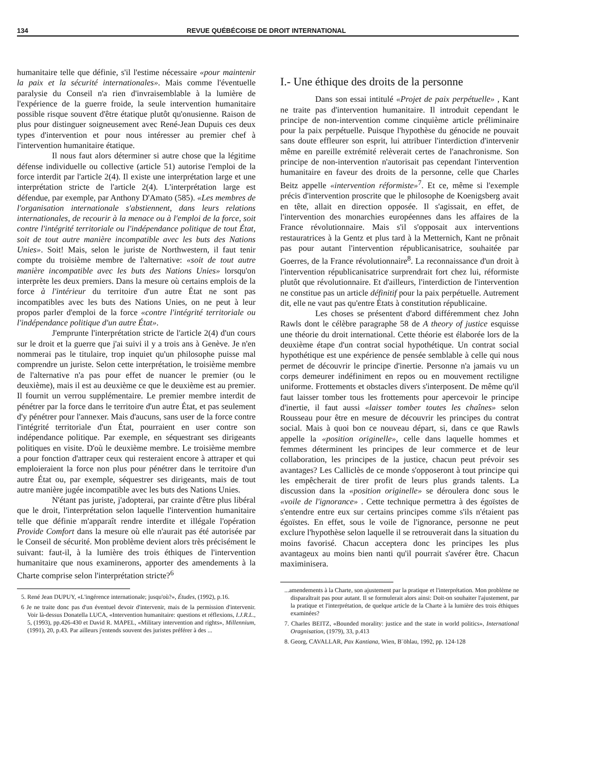134 REVUE QUÉBÉCOISE DE DROIT INTERNATIONAL
humanitaire telle que définie, s'il l'estime nécessaire «pour maintenir la paix et la sécurité internationales». Mais comme l'éventuelle paralysie du Conseil n'a rien d'invraisemblable à la lumière de l'expérience de la guerre froide, la seule intervention humanitaire possible risque souvent d'être étatique plutôt qu'onusienne. Raison de plus pour distinguer soigneusement avec René-Jean Dupuis ces deux types d'intervention et pour nous intéresser au premier chef à l'intervention humanitaire étatique.
Il nous faut alors déterminer si autre chose que la légitime défense individuelle ou collective (article 51) autorise l'emploi de la force interdit par l'article 2(4). Il existe une interprétation large et une interprétation stricte de l'article 2(4). L'interprétation large est défendue, par exemple, par Anthony D'Amato (585). «Les membres de l'organisation internationale s'abstiennent, dans leurs relations internationales, de recourir à la menace ou à l'emploi de la force, soit contre l'intégrité territoriale ou l'indépendance politique de tout État, soit de tout autre manière incompatible avec les buts des Nations Unies». Soit! Mais, selon le juriste de Northwestern, il faut tenir compte du troisième membre de l'alternative: «soit de tout autre manière incompatible avec les buts des Nations Unies» lorsqu'on interprète les deux premiers. Dans la mesure où certains emplois de la force à l'intérieur du territoire d'un autre État ne sont pas incompatibles avec les buts des Nations Unies, on ne peut à leur propos parler d'emploi de la force «contre l'intégrité territoriale ou l'indépendance politique d'un autre État».
J'emprunte l'interprétation stricte de l'article 2(4) d'un cours sur le droit et la guerre que j'ai suivi il y a trois ans à Genève. Je n'en nommerai pas le titulaire, trop inquiet qu'un philosophe puisse mal comprendre un juriste. Selon cette interprétation, le troisième membre de l'alternative n'a pas pour effet de nuancer le premier (ou le deuxième), mais il est au deuxième ce que le deuxième est au premier. Il fournit un verrou supplémentaire. Le premier membre interdit de pénétrer par la force dans le territoire d'un autre État, et pas seulement d'y pénétrer pour l'annexer. Mais d'aucuns, sans user de la force contre l'intégrité territoriale d'un État, pourraient en user contre son indépendance politique. Par exemple, en séquestrant ses dirigeants politiques en visite. D'où le deuxième membre. Le troisième membre a pour fonction d'attraper ceux qui resteraient encore à attraper et qui emploieraient la force non plus pour pénétrer dans le territoire d'un autre État ou, par exemple, séquestrer ses dirigeants, mais de tout autre manière jugée incompatible avec les buts des Nations Unies.
N'étant pas juriste, j'adopterai, par crainte d'être plus libéral que le droit, l'interprétation selon laquelle l'intervention humanitaire telle que définie m'apparaît rendre interdite et illégale l'opération Provide Comfort dans la mesure où elle n'aurait pas été autorisée par le Conseil de sécurité. Mon problème devient alors très précisément le suivant: faut-il, à la lumière des trois éthiques de l'intervention humanitaire que nous examinerons, apporter des amendements à la Charte comprise selon l'interprétation stricte?<sup>6</sup>
5. René Jean DUPUY, «L'ingérence internationale; jusqu'où?», Études, (1992), p.16.
6 Je ne traite donc pas d'un éventuel devoir d'intervenir, mais de la permission d'intervenir. Voir là-dessus Donatella LUCA, «Intervention humanitaire: questions et réflexions, I.J.R.L., 5, (1993), pp.426-430 et David R. MAPEL, «Military intervention and rights», Millennium, (1991), 20, p.43. Par ailleurs j'entends souvent des juristes préférer à des ...
I.- Une éthique des droits de la personne
Dans son essai intitulé «Projet de paix perpétuelle» , Kant ne traite pas d'intervention humanitaire. Il introduit cependant le principe de non-intervention comme cinquième article préliminaire pour la paix perpétuelle. Puisque l'hypothèse du génocide ne pouvait sans doute effleurer son esprit, lui attribuer l'interdiction d'intervenir même en pareille extrémité relèverait certes de l'anachronisme. Son principe de non-intervention n'autorisait pas cependant l'intervention humanitaire en faveur des droits de la personne, celle que Charles Beitz appelle «intervention réformiste»<sup>7</sup>. Et ce, même si l'exemple précis d'intervention proscrite que le philosophe de Koenigsberg avait en tête, allait en direction opposée. Il s'agissait, en effet, de l'intervention des monarchies européennes dans les affaires de la France révolutionnaire. Mais s'il s'opposait aux interventions restauratrices à la Gentz et plus tard à la Metternich, Kant ne prônait pas pour autant l'intervention républicanisatrice, souhaitée par Goerres, de la France révolutionnaire<sup>8</sup>. La reconnaissance d'un droit à l'intervention républicanisatrice surprendrait fort chez lui, réformiste plutôt que révolutionnaire. Et d'ailleurs, l'interdiction de l'intervention ne constitue pas un article définitif pour la paix perpétuelle. Autrement dit, elle ne vaut pas qu'entre États à constitution républicaine.
Les choses se présentent d'abord différemment chez John Rawls dont le célèbre paragraphe 58 de A theory of justice esquisse une théorie du droit international. Cette théorie est élaborée lors de la deuxième étape d'un contrat social hypothétique. Un contrat social hypothétique est une expérience de pensée semblable à celle qui nous permet de découvrir le principe d'inertie. Personne n'a jamais vu un corps demeurer indéfiniment en repos ou en mouvement rectiligne uniforme. Frottements et obstacles divers s'interposent. De même qu'il faut laisser tomber tous les frottements pour apercevoir le principe d'inertie, il faut aussi «laisser tomber toutes les chaînes» selon Rousseau pour être en mesure de découvrir les principes du contrat social. Mais à quoi bon ce nouveau départ, si, dans ce que Rawls appelle la «position originelle», celle dans laquelle hommes et femmes déterminent les principes de leur commerce et de leur collaboration, les principes de la justice, chacun peut prévoir ses avantages? Les Calliclès de ce monde s'opposeront à tout principe qui les empêcherait de tirer profit de leurs plus grands talents. La discussion dans la «position originelle» se déroulera donc sous le «voile de l'ignorance» . Cette technique permettra à des égoïstes de s'entendre entre eux sur certains principes comme s'ils n'étaient pas égoïstes. En effet, sous le voile de l'ignorance, personne ne peut exclure l'hypothèse selon laquelle il se retrouverait dans la situation du moins favorisé. Chacun acceptera donc les principes les plus avantageux au moins bien nanti qu'il pourrait s'avérer être. Chacun maximinisera.
...amendements à la Charte, son ajustement par la pratique et l'interprétation. Mon problème ne disparaîtrait pas pour autant. Il se formulerait alors ainsi: Doit-on souhaiter l'ajustement, par la pratique et l'interprétation, de quelque article de la Charte à la lumière des trois éthiques examinées?
7. Charles BEITZ, «Bounded morality: justice and the state in world politics», International Oragnisation, (1979), 33, p.413
8. Georg, CAVALLAR, Pax Kantiana, Wien, B¨öhlau, 1992, pp. 124-128